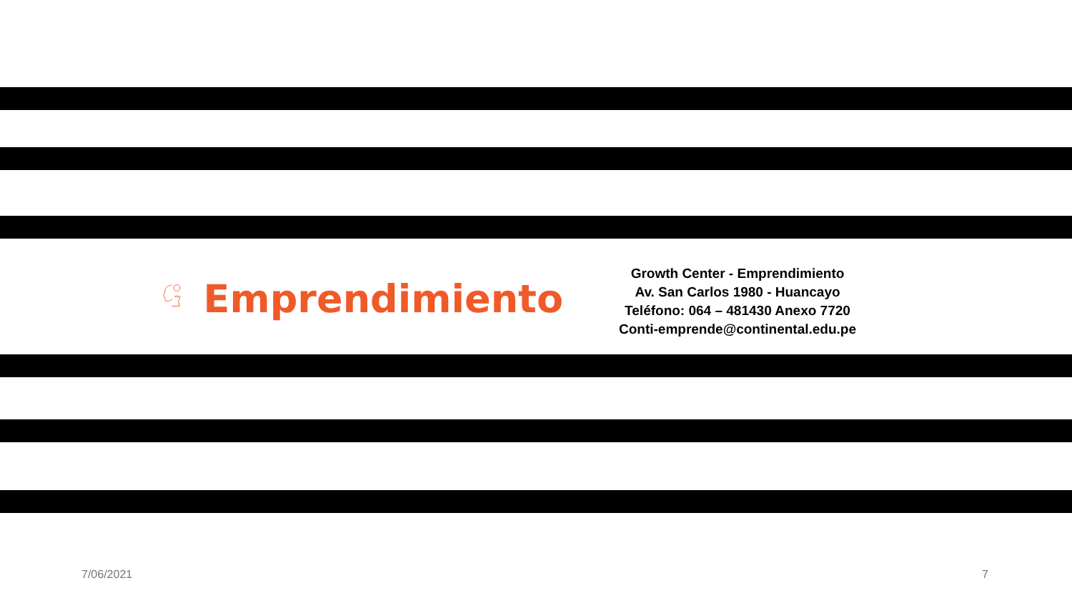Emprendimiento
Growth Center - Emprendimiento
Av. San Carlos 1980 - Huancayo
Teléfono: 064 – 481430 Anexo 7720
Conti-emprende@continental.edu.pe
7/06/2021 7